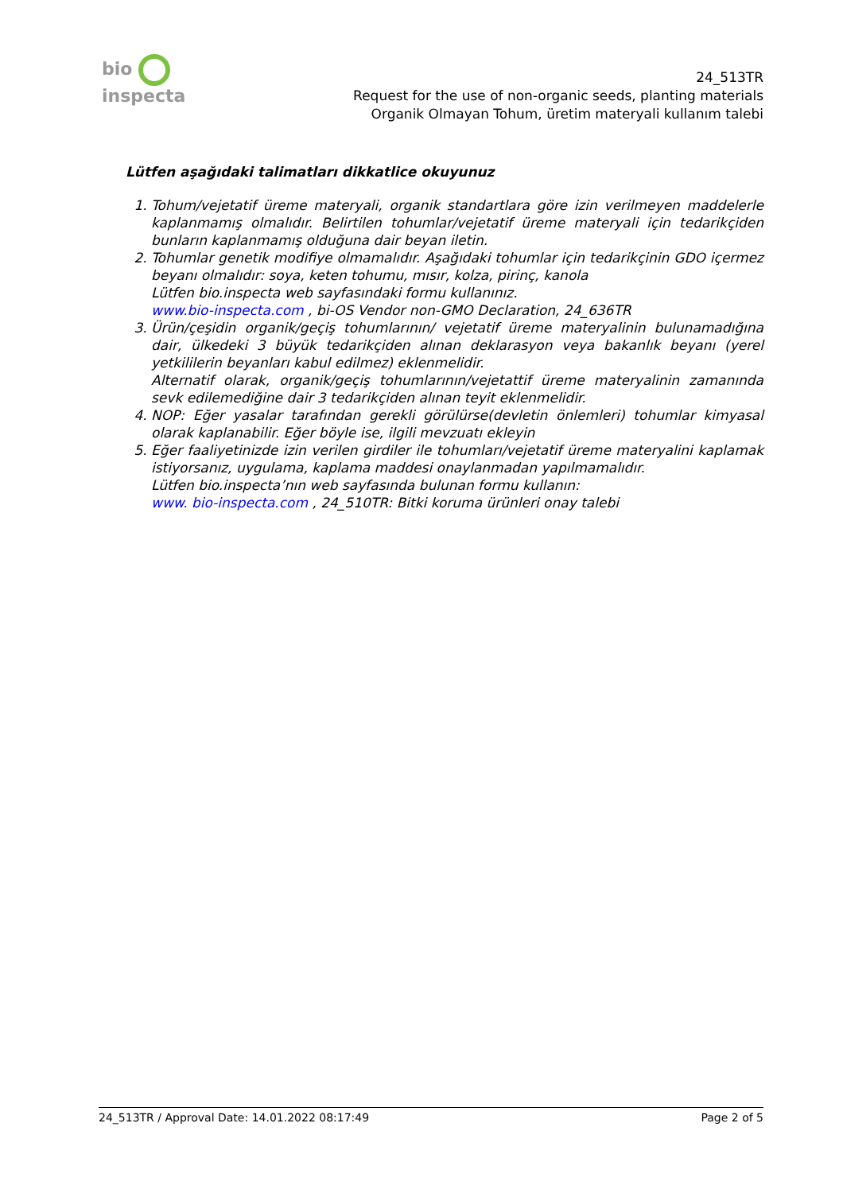bio inspecta
24_513TR
Request for the use of non-organic seeds, planting materials
Organik Olmayan Tohum, üretim materyali kullanım talebi
Lütfen aşağıdaki talimatları dikkatlice okuyunuz
1. Tohum/vejetatif üreme materyali, organik standartlara göre izin verilmeyen maddelerle kaplanmamış olmalıdır. Belirtilen tohumlar/vejetatif üreme materyali için tedarikçiden bunların kaplanmamış olduğuna dair beyan iletin.
2. Tohumlar genetik modifiye olmamalıdır. Aşağıdaki tohumlar için tedarikçinin GDO içermez beyanı olmalıdır: soya, keten tohumu, mısır, kolza, pirinç, kanola
Lütfen bio.inspecta web sayfasındaki formu kullanınız.
www.bio-inspecta.com , bi-OS Vendor non-GMO Declaration, 24_636TR
3. Ürün/çeşidin organik/geçiş tohumlarının/ vejetatif üreme materyalinin bulunamadığına dair, ülkedeki 3 büyük tedarikçiden alınan deklarasyon veya bakanlık beyanı (yerel yetkililerin beyanları kabul edilmez) eklenmelidir.
Alternatif olarak, organik/geçiş tohumlarının/vejetattif üreme materyalinin zamanında sevk edilemediğine dair 3 tedarikçiden alınan teyit eklenmelidir.
4. NOP: Eğer yasalar tarafından gerekli görülürse(devletin önlemleri) tohumlar kimyasal olarak kaplanabilir. Eğer böyle ise, ilgili mevzuatı ekleyin
5. Eğer faaliyetinizde izin verilen girdiler ile tohumları/vejetatif üreme materyalini kaplamak istiyorsanız, uygulama, kaplama maddesi onaylanmadan yapılmamalıdır.
Lütfen bio.inspecta’nın web sayfasında bulunan formu kullanın:
www. bio-inspecta.com , 24_510TR: Bitki koruma ürünleri onay talebi
24_513TR / Approval Date: 14.01.2022 08:17:49 Page 2 of 5